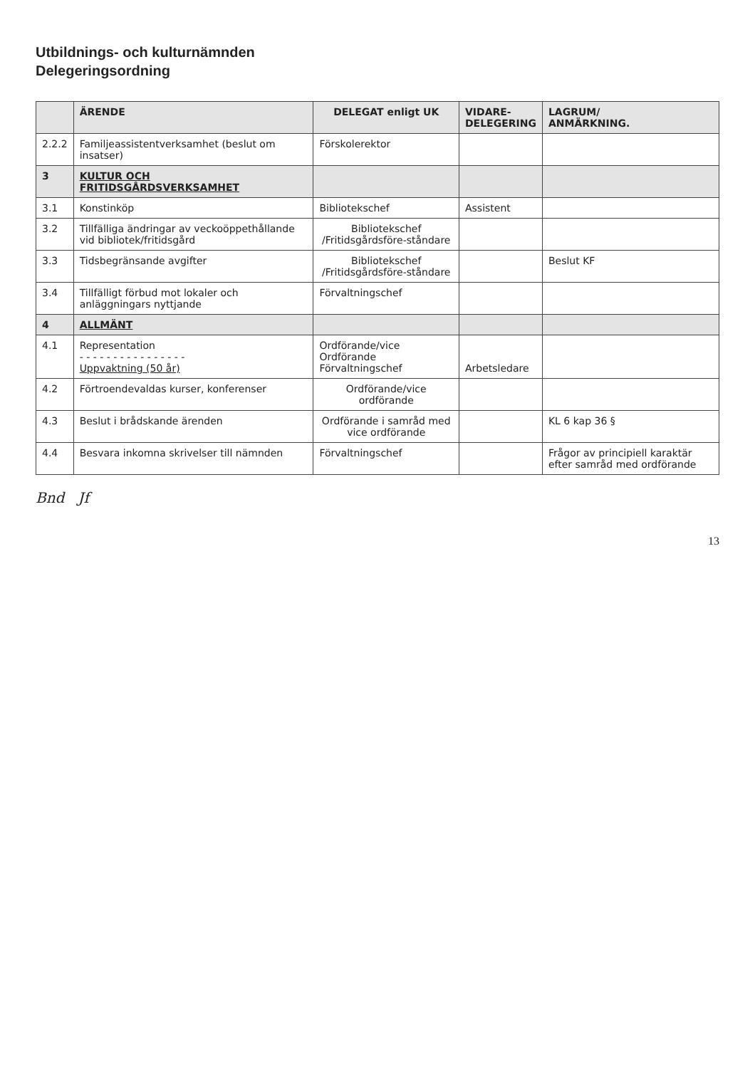Utbildnings- och kulturnämnden
Delegeringsordning
| | ÄRENDE | DELEGAT enligt UK | VIDARE- DELEGERING | LAGRUM/ ANMÄRKNING. |
| --- | --- | --- | --- | --- |
| 2.2.2 | Familjeassistentverksamhet (beslut om insatser) | Förskolerektor | | |
| 3 | KULTUR OCH FRITIDSGÅRDSVERKSAMHET | | | |
| 3.1 | Konstinköp | Bibliotekschef | Assistent | |
| 3.2 | Tillfälliga ändringar av veckoöppethållande vid bibliotek/fritidsgård | Bibliotekschef /Fritidsgårdsföre-ståndare | | |
| 3.3 | Tidsbegränsande avgifter | Bibliotekschef /Fritidsgårdsföre-ståndare | | Beslut KF |
| 3.4 | Tillfälligt förbud mot lokaler och anläggningars nyttjande | Förvaltningschef | | |
| 4 | ALLMÄNT | | | |
| 4.1 | Representation - - - - - - - - - - - - - - - - Uppvaktning (50 år) | Ordförande/vice Ordförande Förvaltningschef | Arbetsledare | |
| 4.2 | Förtroendevaldas kurser, konferenser | Ordförande/vice ordförande | | |
| 4.3 | Beslut i brådskande ärenden | Ordförande i samråd med vice ordförande | | KL 6 kap 36 § |
| 4.4 | Besvara inkomna skrivelser till nämnden | Förvaltningschef | | Frågor av principiell karaktär efter samråd med ordförande |
Bnd Jf
13